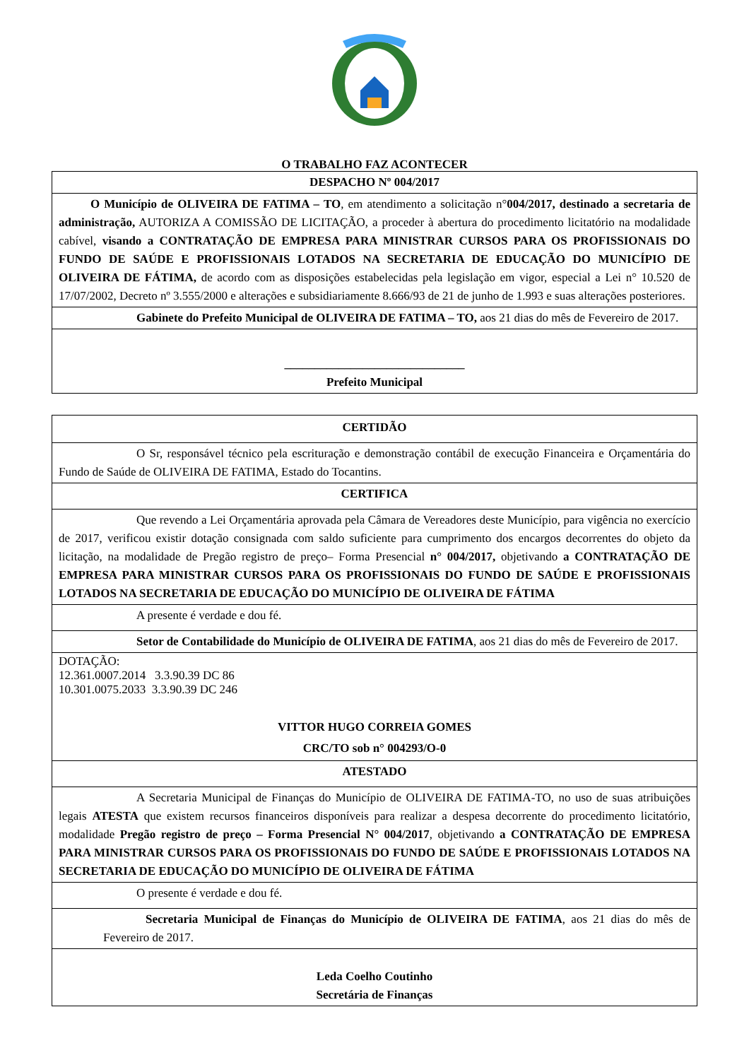O TRABALHO FAZ ACONTECER
| DESPACHO Nº 004/2017 |
| O Município de OLIVEIRA DE FATIMA – TO , em atendimento a solicitação n° 004/2017, destinado a secretaria de administração, AUTORIZA A COMISSÃO DE LICITAÇÃO, a proceder à abertura do procedimento licitatório na modalidade cabível, visando a CONTRATAÇÃO DE EMPRESA PARA MINISTRAR CURSOS PARA OS PROFISSIONAIS DO FUNDO DE SAÚDE E PROFISSIONAIS LOTADOS NA SECRETARIA DE EDUCAÇÃO DO MUNICÍPIO DE OLIVEIRA DE FÁTIMA, de acordo com as disposições estabelecidas pela legislação em vigor, especial a Lei n° 10.520 de 17/07/2002, Decreto nº 3.555/2000 e alterações e subsidiariamente 8.666/93 de 21 de junho de 1.993 e suas alterações posteriores. |
| Gabinete do Prefeito Municipal de OLIVEIRA DE FATIMA – TO, aos 21 dias do mês de Fevereiro de 2017. |
| ______________________________ Prefeito Municipal |
| CERTIDÃO |
| O Sr, responsável técnico pela escrituração e demonstração contábil de execução Financeira e Orçamentária do Fundo de Saúde de OLIVEIRA DE FATIMA, Estado do Tocantins. |
| CERTIFICA |
| Que revendo a Lei Orçamentária aprovada pela Câmara de Vereadores deste Município, para vigência no exercício de 2017, verificou existir dotação consignada com saldo suficiente para cumprimento dos encargos decorrentes do objeto da licitação, na modalidade de Pregão registro de preço– Forma Presencial n° 004/2017, objetivando a CONTRATAÇÃO DE EMPRESA PARA MINISTRAR CURSOS PARA OS PROFISSIONAIS DO FUNDO DE SAÚDE E PROFISSIONAIS LOTADOS NA SECRETARIA DE EDUCAÇÃO DO MUNICÍPIO DE OLIVEIRA DE FÁTIMA |
| A presente é verdade e dou fé. |
| Setor de Contabilidade do Município de OLIVEIRA DE FATIMA , aos 21 dias do mês de Fevereiro de 2017. |
| DOTAÇÃO: 12.361.0007.2014 3.3.90.39 DC 86 10.301.0075.2033 3.3.90.39 DC 246 VITTOR HUGO CORREIA GOMES CRC/TO sob n° 004293/O-0 |
| ATESTADO |
| A Secretaria Municipal de Finanças do Município de OLIVEIRA DE FATIMA-TO, no uso de suas atribuições legais ATESTA que existem recursos financeiros disponíveis para realizar a despesa decorrente do procedimento licitatório, modalidade Pregão registro de preço – Forma Presencial N° 004/2017 , objetivando a CONTRATAÇÃO DE EMPRESA PARA MINISTRAR CURSOS PARA OS PROFISSIONAIS DO FUNDO DE SAÚDE E PROFISSIONAIS LOTADOS NA SECRETARIA DE EDUCAÇÃO DO MUNICÍPIO DE OLIVEIRA DE FÁTIMA |
| O presente é verdade e dou fé. |
| Secretaria Municipal de Finanças do Município de OLIVEIRA DE FATIMA , aos 21 dias do mês de Fevereiro de 2017. |
| Leda Coelho Coutinho Secretária de Finanças |